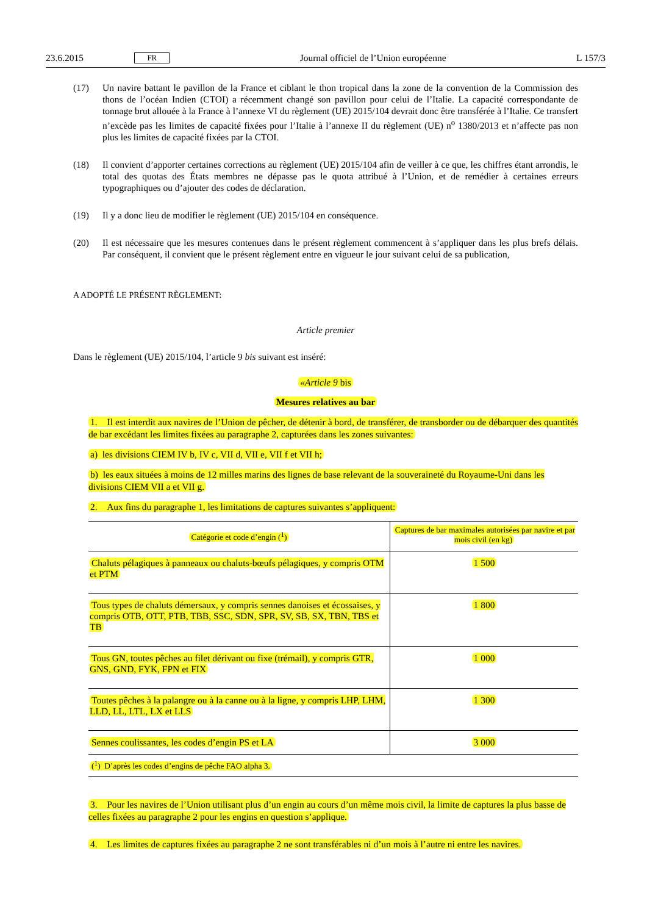23.6.2015 FR Journal officiel de l’Union européenne L 157/3
(17) Un navire battant le pavillon de la France et ciblant le thon tropical dans la zone de la convention de la Commission des thons de l’océan Indien (CTOI) a récemment changé son pavillon pour celui de l’Italie. La capacité correspondante de tonnage brut allouée à la France à l’annexe VI du règlement (UE) 2015/104 devrait donc être transférée à l’Italie. Ce transfert n’excède pas les limites de capacité fixées pour l’Italie à l’annexe II du règlement (UE) n<sup>o</sup> 1380/2013 et n’affecte pas non plus les limites de capacité fixées par la CTOI.
(18) Il convient d’apporter certaines corrections au règlement (UE) 2015/104 afin de veiller à ce que, les chiffres étant arrondis, le total des quotas des États membres ne dépasse pas le quota attribué à l’Union, et de remédier à certaines erreurs typographiques ou d’ajouter des codes de déclaration.
(19) Il y a donc lieu de modifier le règlement (UE) 2015/104 en conséquence.
(20) Il est nécessaire que les mesures contenues dans le présent règlement commencent à s’appliquer dans les plus brefs délais. Par conséquent, il convient que le présent règlement entre en vigueur le jour suivant celui de sa publication,
A ADOPTÉ LE PRÉSENT RÈGLEMENT:
Article premier
Dans le règlement (UE) 2015/104, l’article 9 bis suivant est inséré:
«Article 9 bis
Mesures relatives au bar
1. Il est interdit aux navires de l’Union de pêcher, de détenir à bord, de transférer, de transborder ou de débarquer des quantités de bar excédant les limites fixées au paragraphe 2, capturées dans les zones suivantes:
a) les divisions CIEM IV b, IV c, VII d, VII e, VII f et VII h;
b) les eaux situées à moins de 12 milles marins des lignes de base relevant de la souveraineté du Royaume-Uni dans les divisions CIEM VII a et VII g.
2. Aux fins du paragraphe 1, les limitations de captures suivantes s’appliquent:
| Catégorie et code d’engin (<sup>1</sup>) | Captures de bar maximales autorisées par navire et par mois civil (en kg) |
| --- | --- |
| Chaluts pélagiques à panneaux ou chaluts-bœufs pélagiques, y compris OTM et PTM | 1 500 |
| Tous types de chaluts démersaux, y compris sennes danoises et écossaises, y compris OTB, OTT, PTB, TBB, SSC, SDN, SPR, SV, SB, SX, TBN, TBS et TB | 1 800 |
| Tous GN, toutes pêches au filet dérivant ou fixe (trémail), y compris GTR, GNS, GND, FYK, FPN et FIX | 1 000 |
| Toutes pêches à la palangre ou à la canne ou à la ligne, y compris LHP, LHM, LLD, LL, LTL, LX et LLS | 1 300 |
| Sennes coulissantes, les codes d’engin PS et LA | 3 000 |
| (<sup>1</sup>) D’après les codes d’engins de pêche FAO alpha 3. | |
3. Pour les navires de l’Union utilisant plus d’un engin au cours d’un même mois civil, la limite de captures la plus basse de celles fixées au paragraphe 2 pour les engins en question s’applique.
4. Les limites de captures fixées au paragraphe 2 ne sont transférables ni d’un mois à l’autre ni entre les navires.